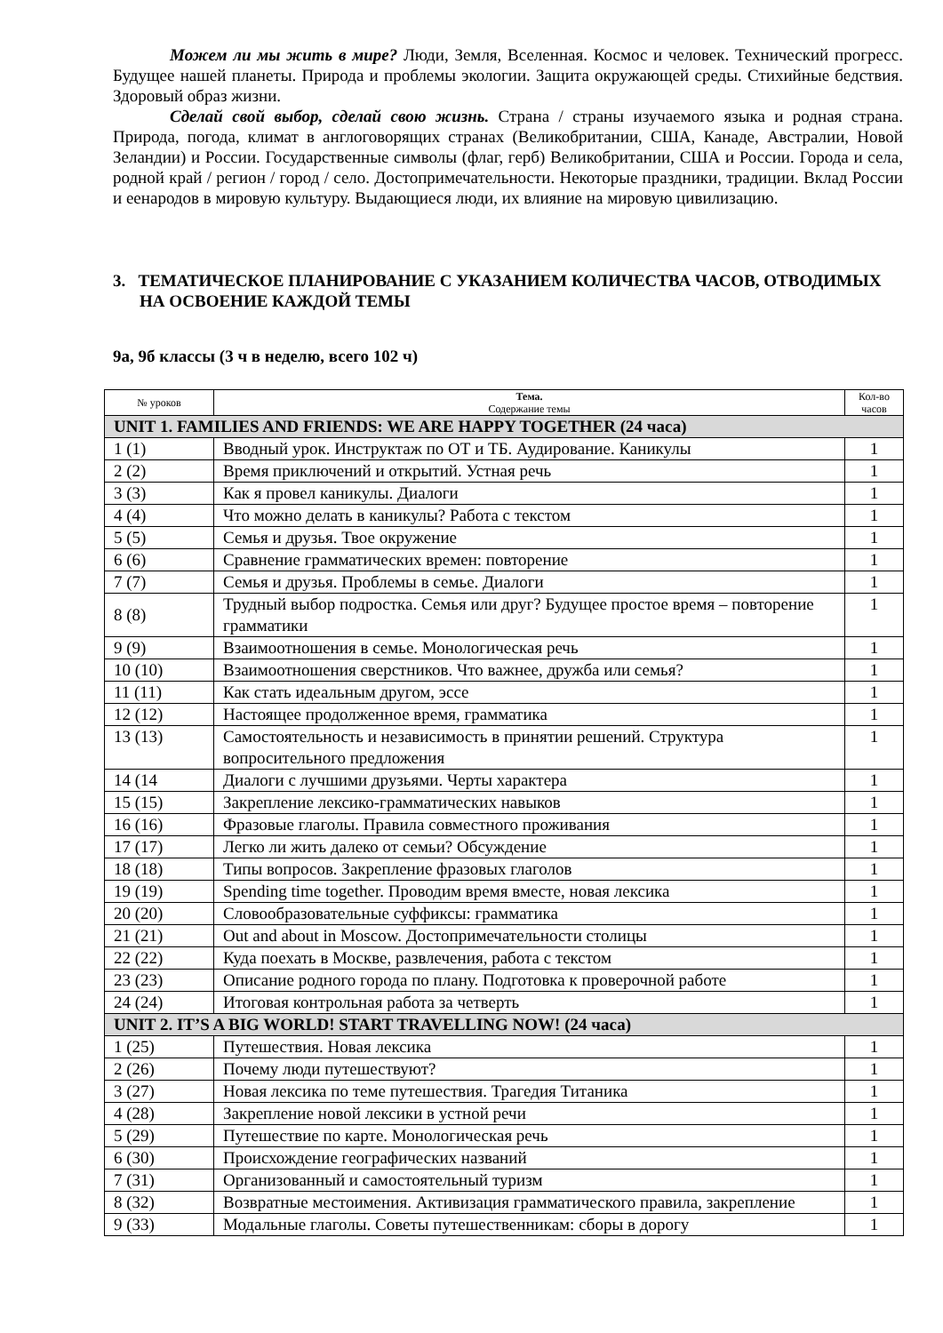Можем ли мы жить в мире? Люди, Земля, Вселенная. Космос и человек. Технический прогресс. Будущее нашей планеты. Природа и проблемы экологии. Защита окружающей среды. Стихийные бедствия. Здоровый образ жизни.
Сделай свой выбор, сделай свою жизнь. Страна / страны изучаемого языка и родная страна. Природа, погода, климат в англоговорящих странах (Великобритании, США, Канаде, Австралии, Новой Зеландии) и России. Государственные символы (флаг, герб) Великобритании, США и России. Города и села, родной край / регион / город / село. Достопримечательности. Некоторые праздники, традиции. Вклад России и еенародов в мировую культуру. Выдающиеся люди, их влияние на мировую цивилизацию.
3. ТЕМАТИЧЕСКОЕ ПЛАНИРОВАНИЕ С УКАЗАНИЕМ КОЛИЧЕСТВА ЧАСОВ, ОТВОДИМЫХ НА ОСВОЕНИЕ КАЖДОЙ ТЕМЫ
9а, 9б классы (3 ч в неделю, всего 102 ч)
| № уроков | Тема. Содержание темы | Кол-во часов |
| --- | --- | --- |
| UNIT 1. FAMILIES AND FRIENDS: WE ARE HAPPY TOGETHER (24 часа) | | |
| 1 (1) | Вводный урок. Инструктаж по ОТ и ТБ. Аудирование. Каникулы | 1 |
| 2 (2) | Время приключений и открытий. Устная речь | 1 |
| 3 (3) | Как я провел каникулы. Диалоги | 1 |
| 4 (4) | Что можно делать в каникулы? Работа с текстом | 1 |
| 5 (5) | Семья и друзья. Твое окружение | 1 |
| 6 (6) | Сравнение грамматических времен: повторение | 1 |
| 7 (7) | Семья и друзья. Проблемы в семье. Диалоги | 1 |
| 8 (8) | Трудный выбор подростка. Семья или друг? Будущее простое время – повторение грамматики | 1 |
| 9 (9) | Взаимоотношения в семье. Монологическая речь | 1 |
| 10 (10) | Взаимоотношения сверстников. Что важнее, дружба или семья? | 1 |
| 11 (11) | Как стать идеальным другом, эссе | 1 |
| 12 (12) | Настоящее продолженное время, грамматика | 1 |
| 13 (13) | Самостоятельность и независимость в принятии решений. Структура вопросительного предложения | 1 |
| 14 (14 | Диалоги с лучшими друзьями. Черты характера | 1 |
| 15 (15) | Закрепление лексико-грамматических навыков | 1 |
| 16 (16) | Фразовые глаголы. Правила совместного проживания | 1 |
| 17 (17) | Легко ли жить далеко от семьи? Обсуждение | 1 |
| 18 (18) | Типы вопросов. Закрепление фразовых глаголов | 1 |
| 19 (19) | Spending time together. Проводим время вместе, новая лексика | 1 |
| 20 (20) | Словообразовательные суффиксы: грамматика | 1 |
| 21 (21) | Out and about in Moscow. Достопримечательности столицы | 1 |
| 22 (22) | Куда поехать в Москве, развлечения, работа с текстом | 1 |
| 23 (23) | Описание родного города по плану. Подготовка к проверочной работе | 1 |
| 24 (24) | Итоговая контрольная работа за четверть | 1 |
| UNIT 2. IT’S A BIG WORLD! START TRAVELLING NOW! (24 часа) | | |
| 1 (25) | Путешествия. Новая лексика | 1 |
| 2 (26) | Почему люди путешествуют? | 1 |
| 3 (27) | Новая лексика по теме путешествия. Трагедия Титаника | 1 |
| 4 (28) | Закрепление новой лексики в устной речи | 1 |
| 5 (29) | Путешествие по карте. Монологическая речь | 1 |
| 6 (30) | Происхождение географических названий | 1 |
| 7 (31) | Организованный и самостоятельный туризм | 1 |
| 8 (32) | Возвратные местоимения. Активизация грамматического правила, закрепление | 1 |
| 9 (33) | Модальные глаголы. Советы путешественникам: сборы в дорогу | 1 |